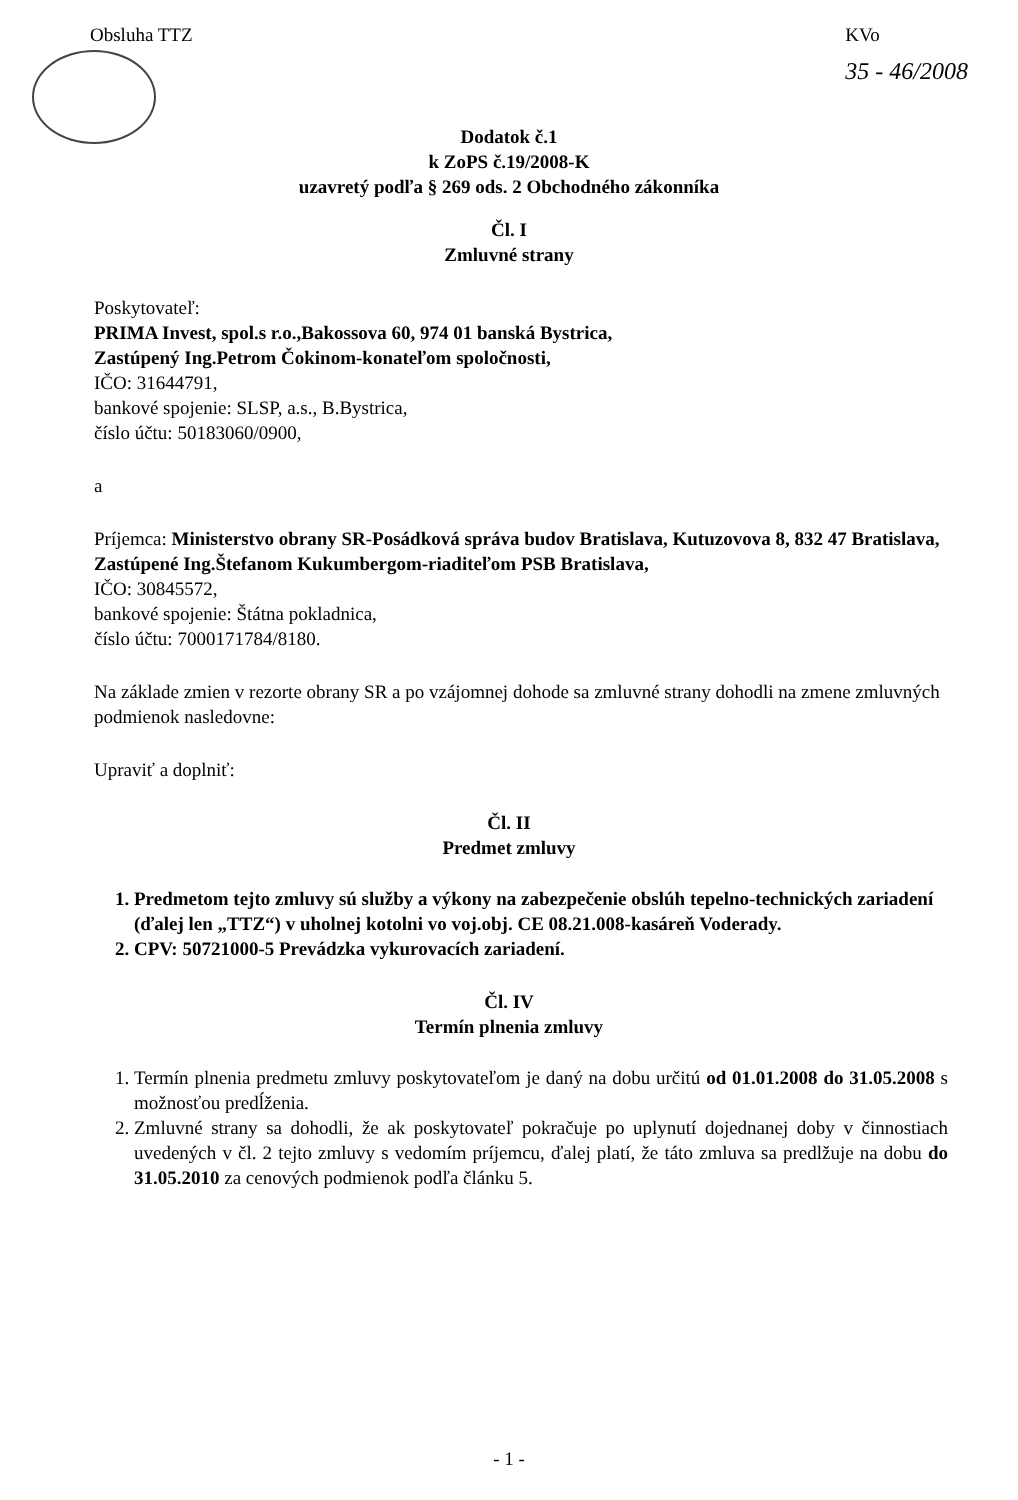Obsluha TTZ KVo
35 - 46/2008
Dodatok č.1
k ZoPS č.19/2008-K
uzavretý podľa § 269 ods. 2 Obchodného zákonníka
Čl. I
Zmluvné strany
Poskytovateľ:
PRIMA Invest, spol.s r.o.,Bakossova 60, 974 01 banská Bystrica,
Zastúpený Ing.Petrom Čokinom-konateľom spoločnosti,
IČO: 31644791,
bankové spojenie: SLSP, a.s., B.Bystrica,
číslo účtu: 50183060/0900,
a
Príjemca: Ministerstvo obrany SR-Posádková správa budov Bratislava, Kutuzovova 8, 832 47 Bratislava,
Zastúpené Ing.Štefanom Kukumbergom-riaditeľom PSB Bratislava,
IČO: 30845572,
bankové spojenie: Štátna pokladnica,
číslo účtu: 7000171784/8180.
Na základe zmien v rezorte obrany SR a po vzájomnej dohode sa zmluvné strany dohodli na zmene zmluvných podmienok nasledovne:
Upraviť a doplniť:
Čl. II
Predmet zmluvy
1. Predmetom tejto zmluvy sú služby a výkony na zabezpečenie obslúh tepelno-technických zariadení (ďalej len „TTZ“) v uholnej kotolni vo voj.obj. CE 08.21.008-kasáreň Voderady.
2. CPV: 50721000-5 Prevádzka vykurovacích zariadení.
Čl. IV
Termín plnenia zmluvy
1. Termín plnenia predmetu zmluvy poskytovateľom je daný na dobu určitú od 01.01.2008 do 31.05.2008 s možnosťou predĺženia.
2. Zmluvné strany sa dohodli, že ak poskytovateľ pokračuje po uplynutí dojednanej doby v činnostiach uvedených v čl. 2 tejto zmluvy s vedomím príjemcu, ďalej platí, že táto zmluva sa predlžuje na dobu do 31.05.2010 za cenových podmienok podľa článku 5.
- 1 -